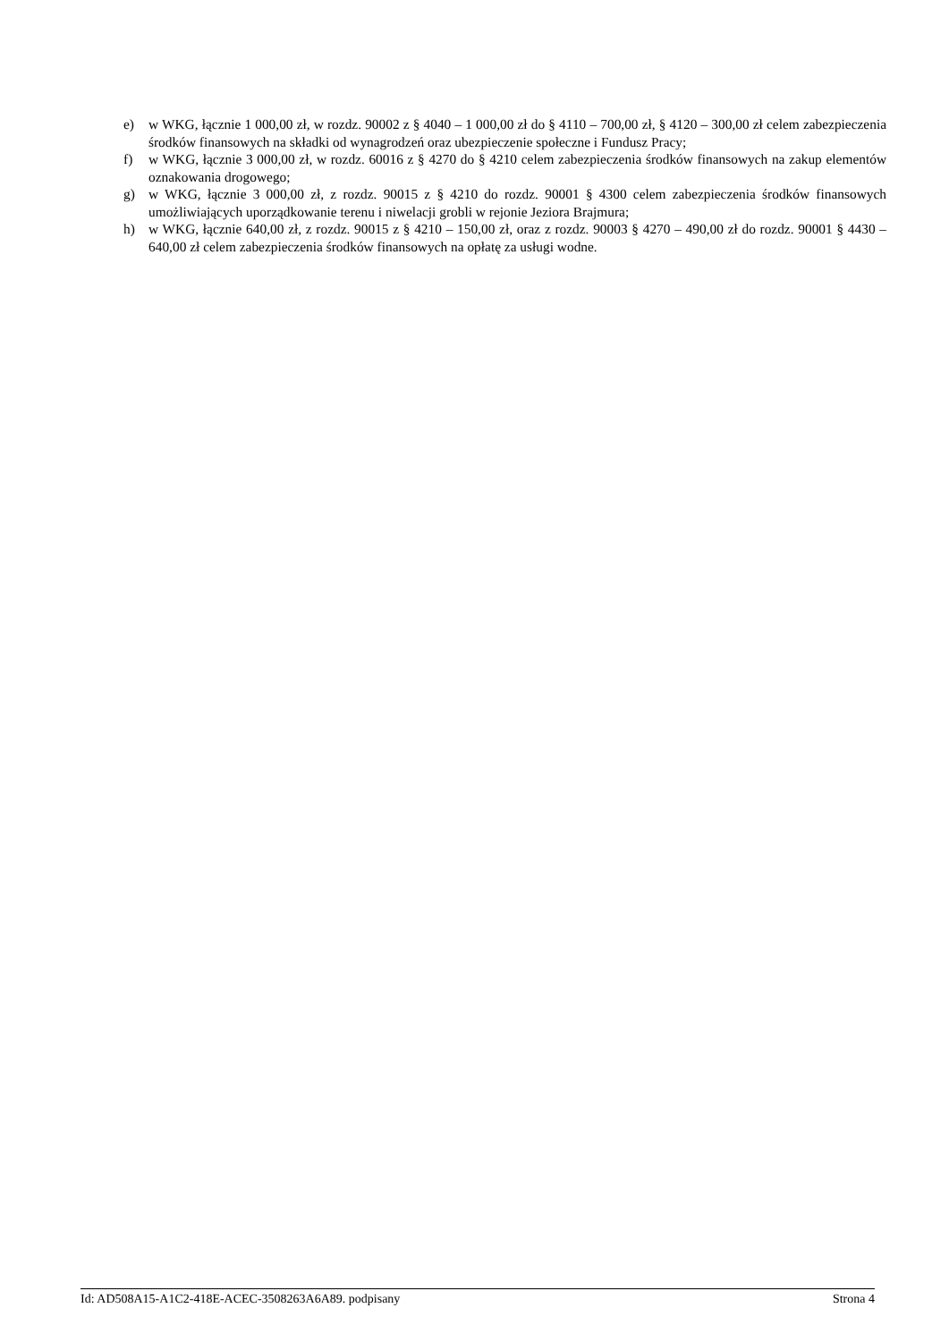e) w WKG, łącznie 1 000,00 zł, w rozdz. 90002 z § 4040 – 1 000,00 zł do § 4110 – 700,00 zł, § 4120 – 300,00 zł celem zabezpieczenia środków finansowych na składki od wynagrodzeń oraz ubezpieczenie społeczne i Fundusz Pracy;
f) w WKG, łącznie 3 000,00 zł, w rozdz. 60016 z § 4270 do § 4210 celem zabezpieczenia środków finansowych na zakup elementów oznakowania drogowego;
g) w WKG, łącznie 3 000,00 zł, z rozdz. 90015 z § 4210 do rozdz. 90001 § 4300 celem zabezpieczenia środków finansowych umożliwiających uporządkowanie terenu i niwelacji grobli w rejonie Jeziora Brajmura;
h) w WKG, łącznie 640,00 zł, z rozdz. 90015 z § 4210 – 150,00 zł, oraz z rozdz. 90003 § 4270 – 490,00 zł do rozdz. 90001 § 4430 – 640,00 zł celem zabezpieczenia środków finansowych na opłatę za usługi wodne.
Id: AD508A15-A1C2-418E-ACEC-3508263A6A89. podpisany Strona 4